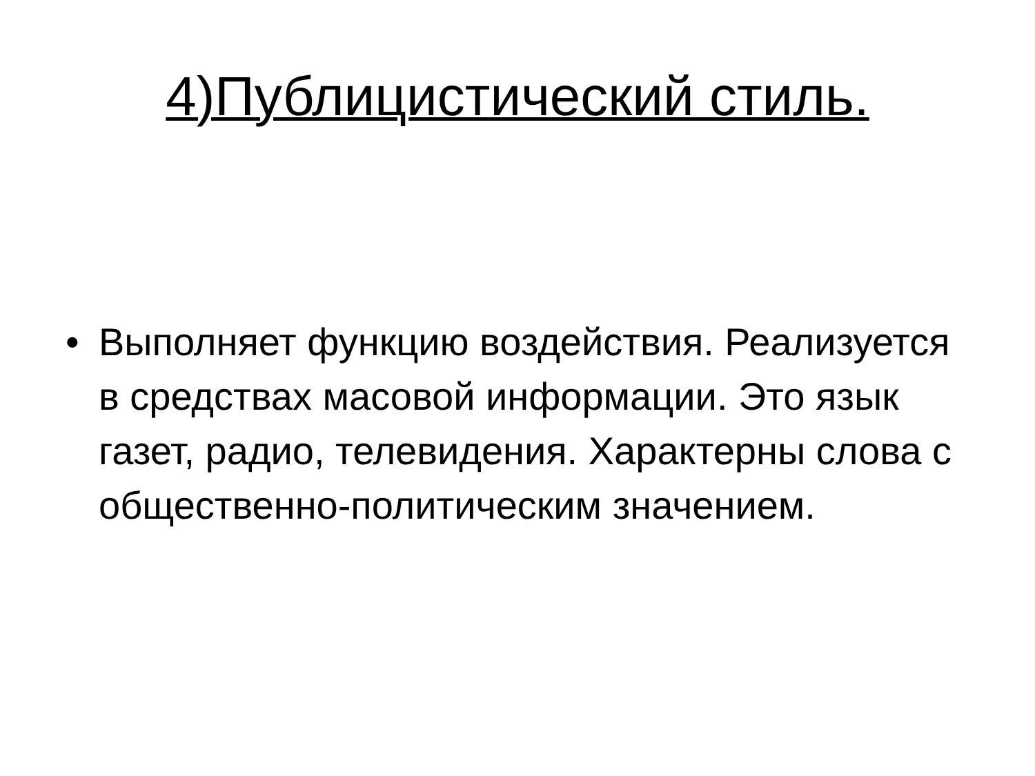4)Публицистический стиль.
• Выполняет функцию воздействия. Реализуется в средствах масовой информации. Это язык газет, радио, телевидения. Характерны слова с общественно-политическим значением.